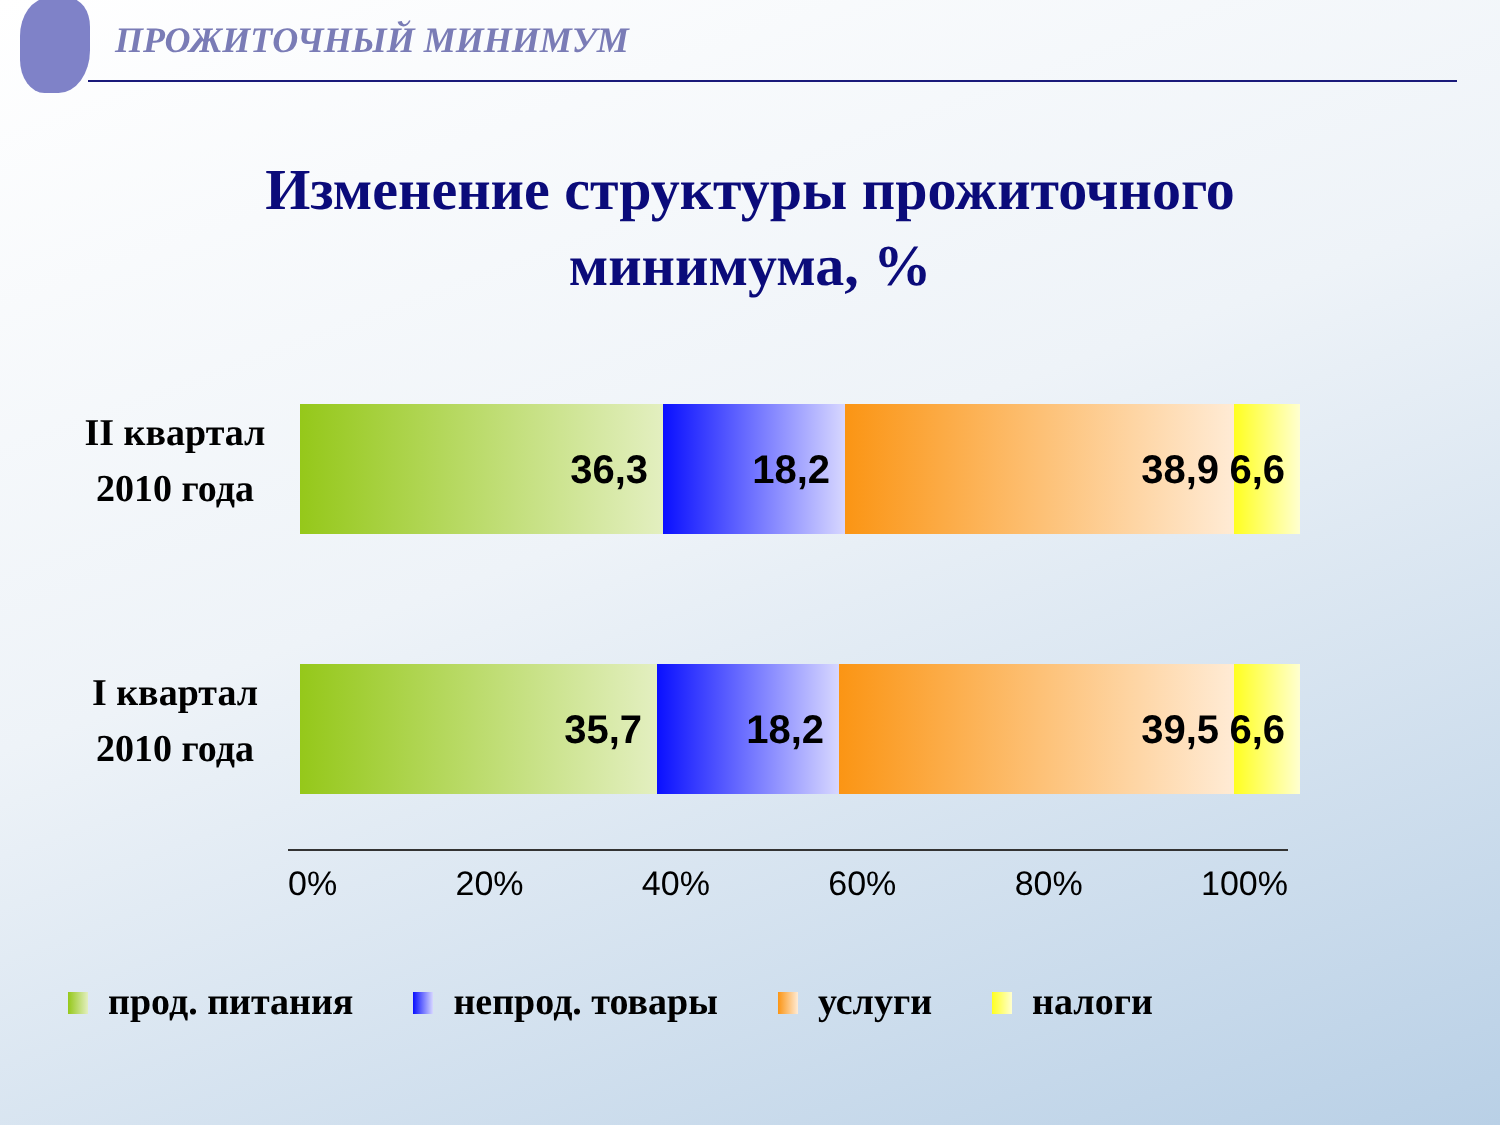ПРОЖИТОЧНЫЙ МИНИМУМ
Изменение структуры прожиточного
минимума, %
II квартал
2010 года
36,3 18,2 38,9 6,6
I квартал
2010 года
35,7 18,2 39,5 6,6
0% 20% 40% 60% 80% 100%
прод. питания непрод. товары услуги налоги